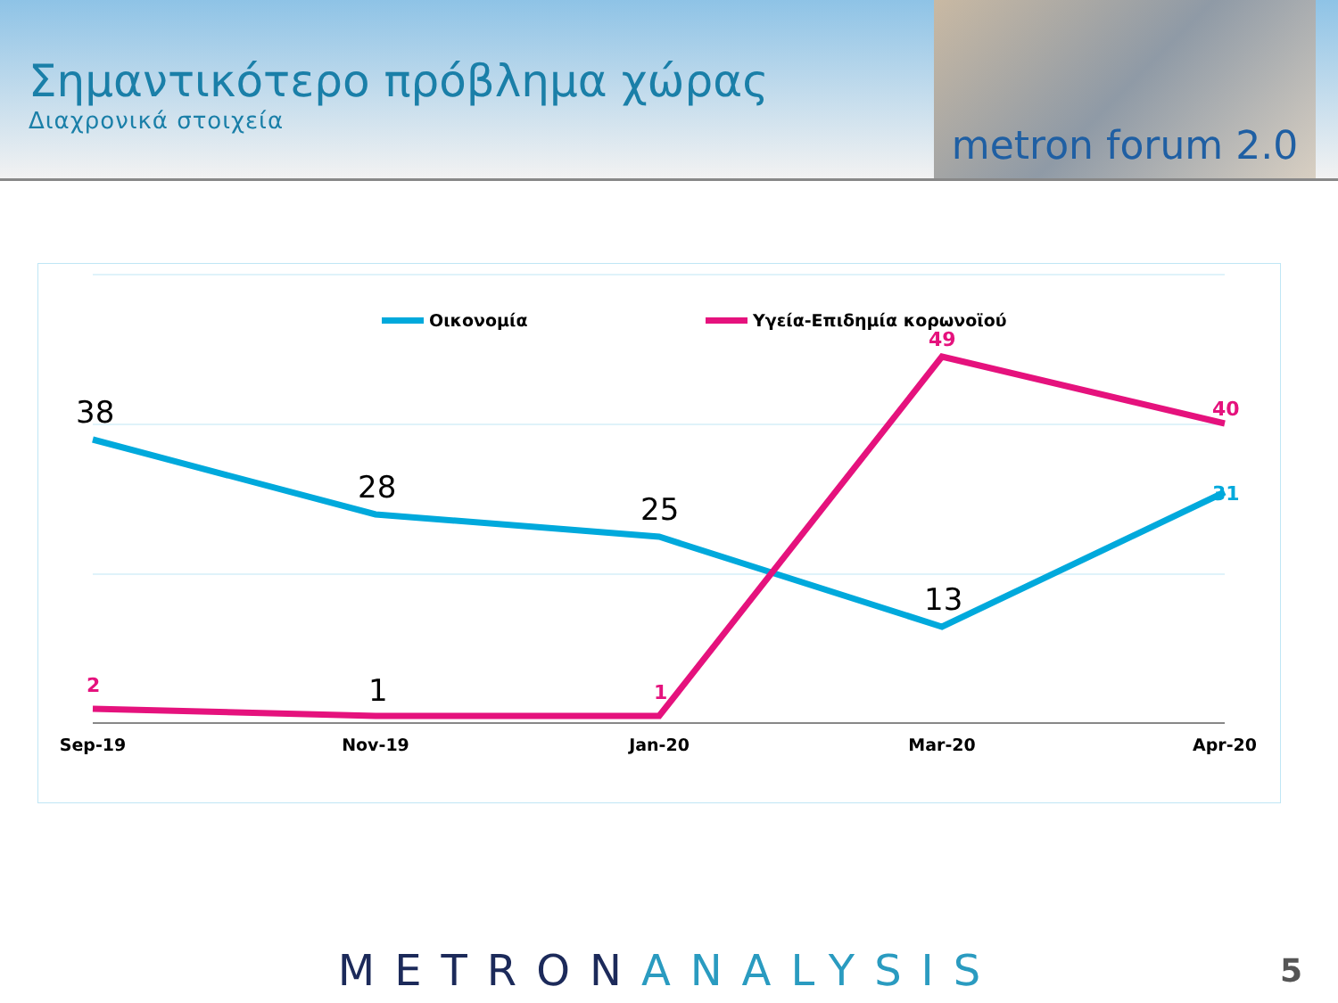Σημαντικότερο πρόβλημα χώρας
Διαχρονικά στοιχεία
metron forum 2.0
Οικονομία
Υγεία-Επιδημία κορωνοϊού
38
28
25
13
1
2
1
49
40
31
Sep-19
Nov-19
Jan-20
Mar-20
Apr-20
METRONANALYSIS 5